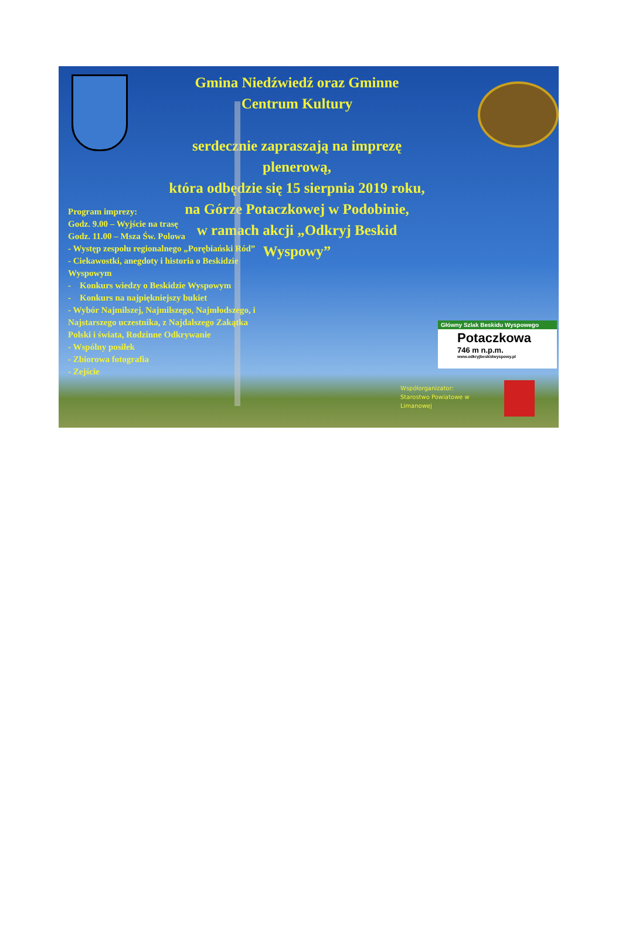Gmina Niedźwiedź oraz Gminne
Centrum Kultury
serdecznie zapraszają na imprezę
plenerową,
która odbędzie się 15 sierpnia 2019 roku,
na Górze Potaczkowej w Podobinie,
w ramach akcji „Odkryj Beskid
Wyspowy”
Program imprezy:
Godz. 9.00 – Wyjście na trasę
Godz. 11.00 – Msza Św. Polowa
- Występ zespołu regionalnego „Porębiański Ród”
- Ciekawostki, anegdoty i historia o Beskidzie Wyspowym
- Konkurs wiedzy o Beskidzie Wyspowym
- Konkurs na najpiękniejszy bukiet
- Wybór Najmilszej, Najmilszego, Najmłodszego, i Najstarszego uczestnika, z Najdalszego Zakątka Polski i świata, Rodzinne Odkrywanie
- Wspólny posiłek
- Zbiorowa fotografia
- Zejście
Główny Szlak Beskidu Wyspowego
Potaczkowa
746 m n.p.m.
www.odkryjbeskidwyspowy.pl
Współorganizator:
Starostwo Powiatowe w Limanowej